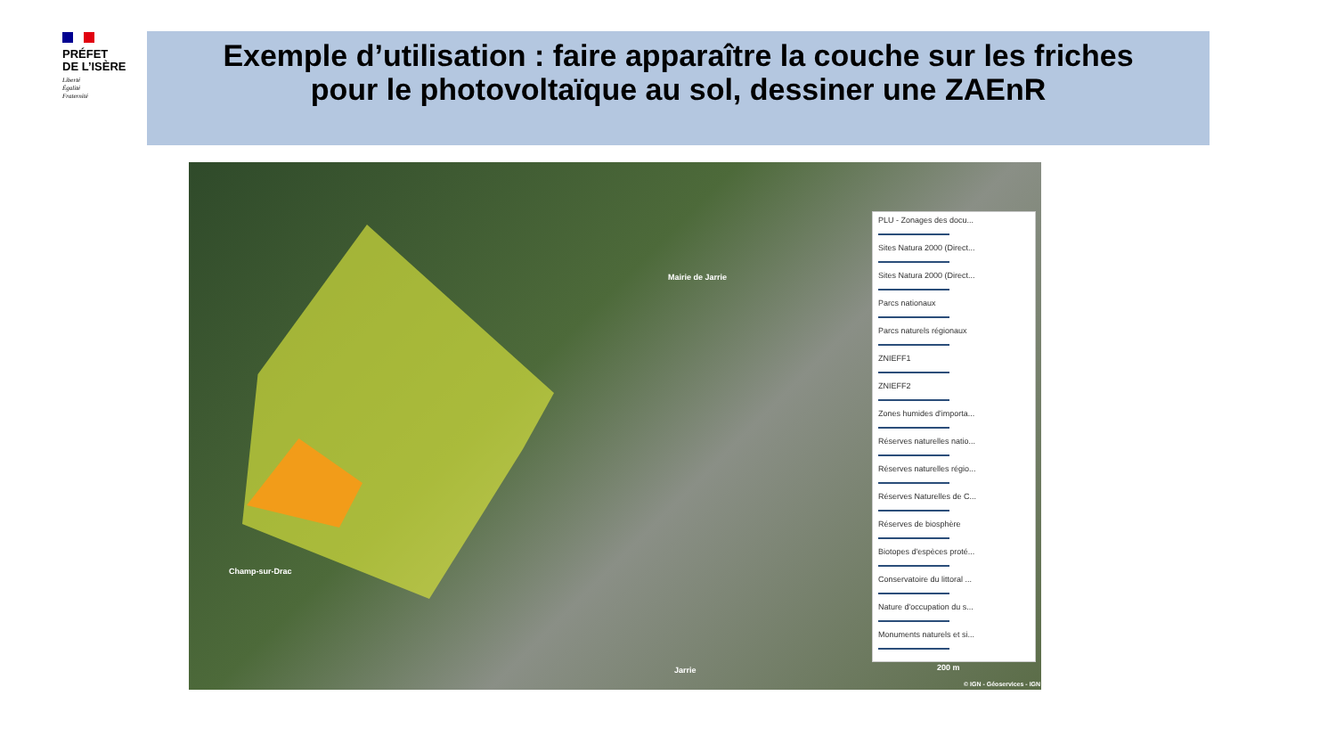PRÉFET
DE L’ISÈRE
Liberté
Égalité
Fraternité
Exemple d’utilisation : faire apparaître la couche sur les friches
pour le photovoltaïque au sol, dessiner une ZAEnR
Mairie de Jarrie
Champ-sur-Drac
Jarrie 200 m
© IGN - Géoservices - IGN
PLU - Zonages des docu...
Sites Natura 2000 (Direct...
Sites Natura 2000 (Direct...
Parcs nationaux
Parcs naturels régionaux
ZNIEFF1
ZNIEFF2
Zones humides d'importa...
Réserves naturelles natio...
Réserves naturelles régio...
Réserves Naturelles de C...
Réserves de biosphère
Biotopes d'espèces proté...
Conservatoire du littoral ...
Nature d'occupation du s...
Monuments naturels et si...